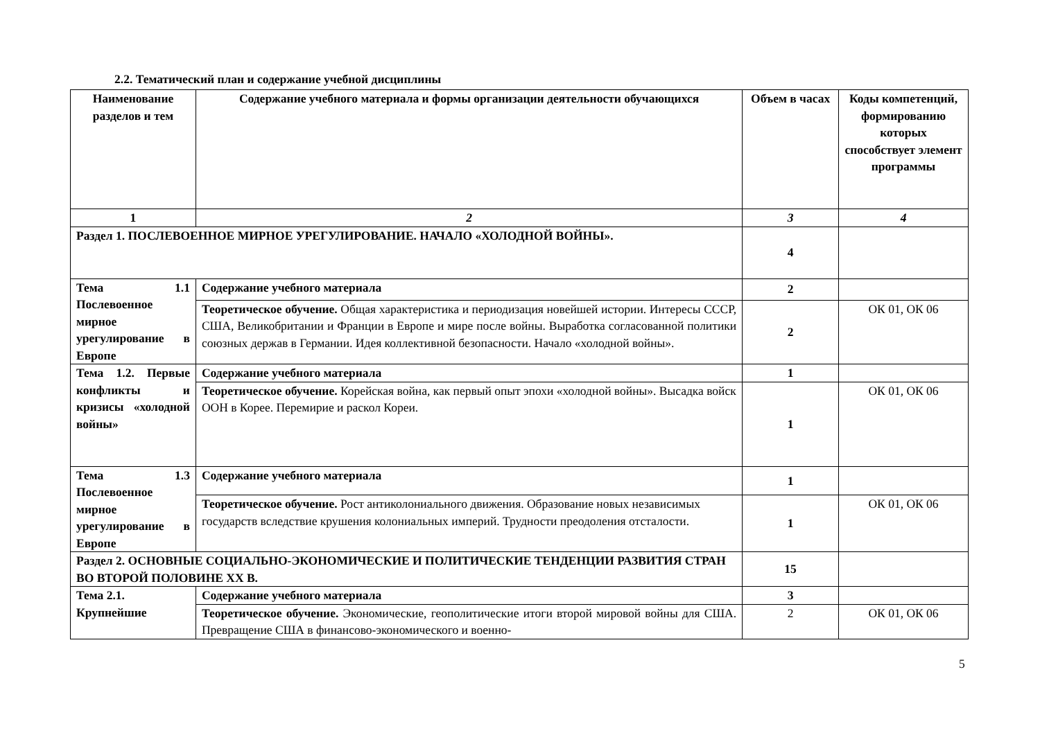2.2. Тематический план и содержание учебной дисциплины
| Наименование разделов и тем | Содержание учебного материала и формы организации деятельности обучающихся | Объем в часах | Коды компетенций, формированию которых способствует элемент программы |
| --- | --- | --- | --- |
| 1 | 2 | 3 | 4 |
| Раздел 1. ПОСЛЕВОЕННОЕ МИРНОЕ УРЕГУЛИРОВАНИЕ. НАЧАЛО «ХОЛОДНОЙ ВОЙНЫ». | | 4 | |
| Тема 1.1 Послевоенное мирное урегулирование в Европе | Содержание учебного материала | 2 | |
| | Теоретическое обучение. Общая характеристика и периодизация новейшей истории. Интересы СССР, США, Великобритании и Франции в Европе и мире после войны. Выработка согласованной политики союзных держав в Германии. Идея коллективной безопасности. Начало «холодной войны». | 2 | ОК 01, ОК 06 |
| Тема 1.2. Первые конфликты и кризисы «холодной войны» | Содержание учебного материала | 1 | |
| | Теоретическое обучение. Корейская война, как первый опыт эпохи «холодной войны». Высадка войск ООН в Корее. Перемирие и раскол Кореи. | 1 | ОК 01, ОК 06 |
| Тема 1.3 Послевоенное мирное урегулирование в Европе | Содержание учебного материала | 1 | |
| | Теоретическое обучение. Рост антиколониального движения. Образование новых независимых государств вследствие крушения колониальных империй. Трудности преодоления отсталости. | 1 | ОК 01, ОК 06 |
| Раздел 2. ОСНОВНЫЕ СОЦИАЛЬНО-ЭКОНОМИЧЕСКИЕ И ПОЛИТИЧЕСКИЕ ТЕНДЕНЦИИ РАЗВИТИЯ СТРАН ВО ВТОРОЙ ПОЛОВИНЕ XX В. | | 15 | |
| Тема 2.1. Крупнейшие | Содержание учебного материала | 3 | |
| | Теоретическое обучение. Экономические, геополитические итоги второй мировой войны для США. Превращение США в финансово-экономического и военно- | 2 | ОК 01, ОК 06 |
5